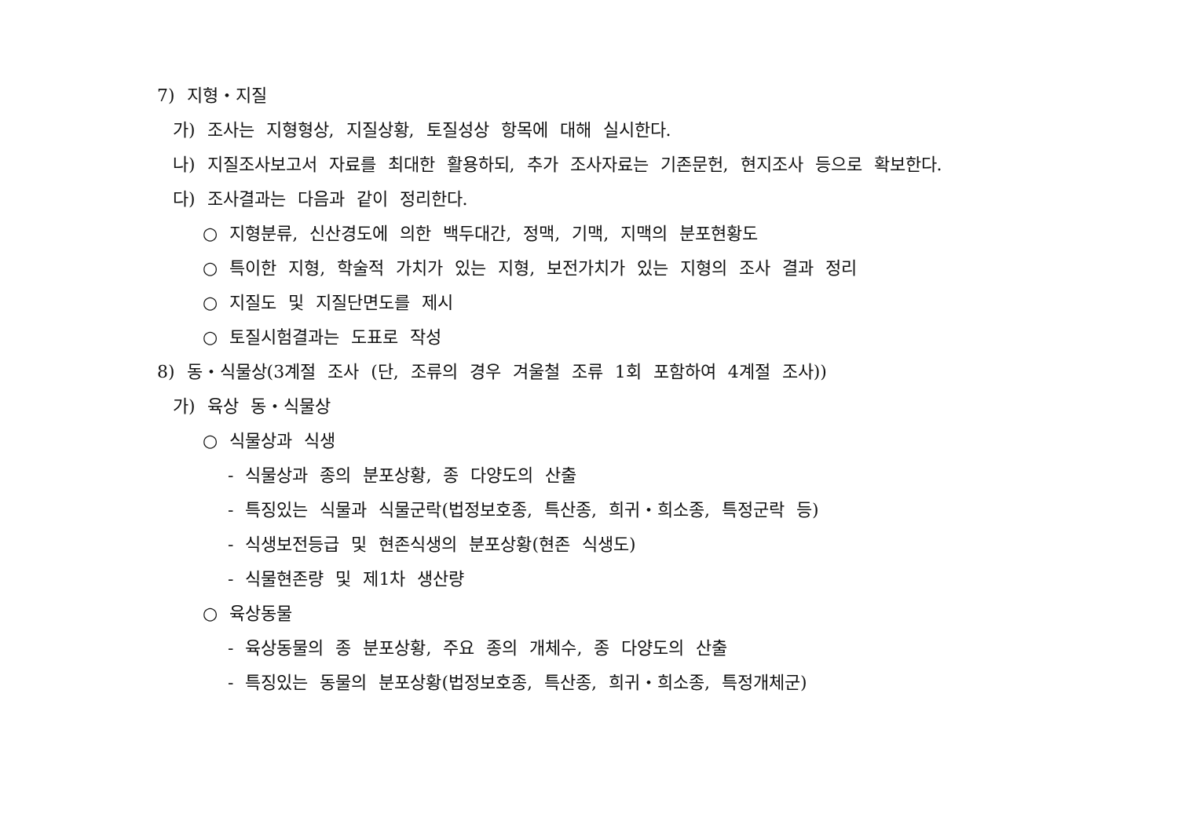7) 지형・지질
가) 조사는 지형형상, 지질상황, 토질성상 항목에 대해 실시한다.
나) 지질조사보고서 자료를 최대한 활용하되, 추가 조사자료는 기존문헌, 현지조사 등으로 확보한다.
다) 조사결과는 다음과 같이 정리한다.
○ 지형분류, 신산경도에 의한 백두대간, 정맥, 기맥, 지맥의 분포현황도
○ 특이한 지형, 학술적 가치가 있는 지형, 보전가치가 있는 지형의 조사 결과 정리
○ 지질도 및 지질단면도를 제시
○ 토질시험결과는 도표로 작성
8) 동・식물상(3계절 조사 (단, 조류의 경우 겨울철 조류 1회 포함하여 4계절 조사))
가) 육상 동・식물상
○ 식물상과 식생
- 식물상과 종의 분포상황, 종 다양도의 산출
- 특징있는 식물과 식물군락(법정보호종, 특산종, 희귀・희소종, 특정군락 등)
- 식생보전등급 및 현존식생의 분포상황(현존 식생도)
- 식물현존량 및 제1차 생산량
○ 육상동물
- 육상동물의 종 분포상황, 주요 종의 개체수, 종 다양도의 산출
- 특징있는 동물의 분포상황(법정보호종, 특산종, 희귀・희소종, 특정개체군)